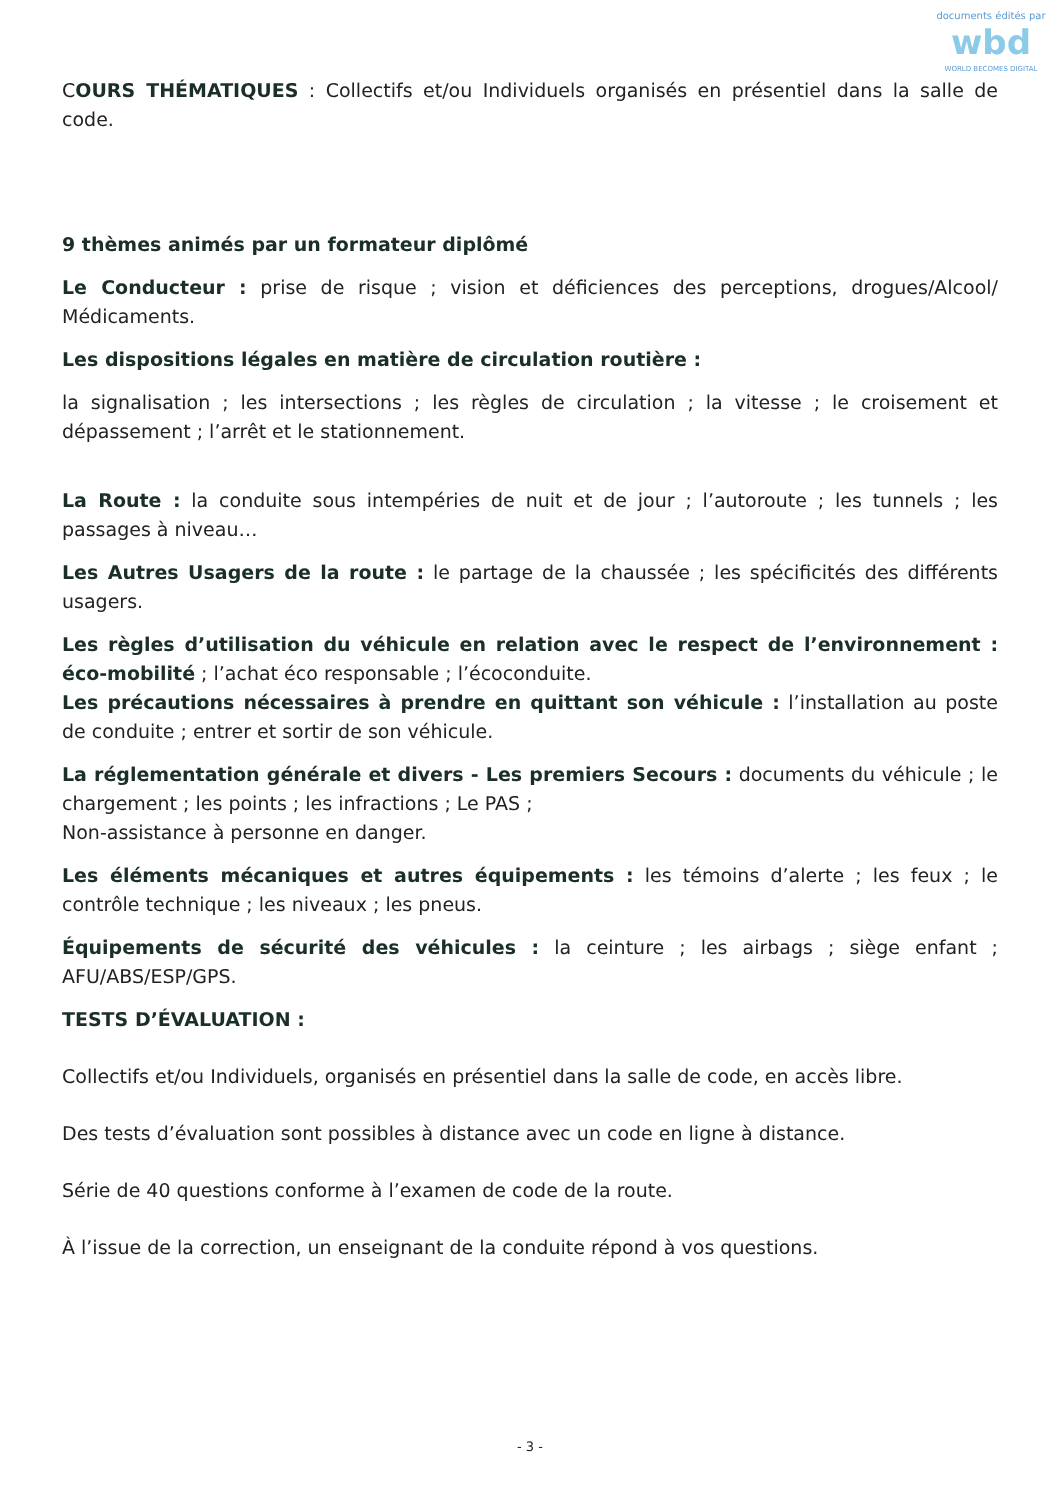documents édités par
wbd
WORLD BECOMES DIGITAL
COURS THÉMATIQUES : Collectifs et/ou Individuels organisés en présentiel dans la salle de code.
9 thèmes animés par un formateur diplômé
Le Conducteur : prise de risque ; vision et déficiences des perceptions, drogues/Alcool/ Médicaments.
Les dispositions légales en matière de circulation routière :
la signalisation ; les intersections ; les règles de circulation ; la vitesse ; le croisement et dépassement ; l’arrêt et le stationnement.
La Route : la conduite sous intempéries de nuit et de jour ; l’autoroute ; les tunnels ; les passages à niveau…
Les Autres Usagers de la route : le partage de la chaussée ; les spécificités des différents usagers.
Les règles d’utilisation du véhicule en relation avec le respect de l’environnement : éco-mobilité ; l’achat éco responsable ; l’écoconduite.
Les précautions nécessaires à prendre en quittant son véhicule : l’installation au poste de conduite ; entrer et sortir de son véhicule.
La réglementation générale et divers - Les premiers Secours : documents du véhicule ; le chargement ; les points ; les infractions ; Le PAS ;
Non-assistance à personne en danger.
Les éléments mécaniques et autres équipements : les témoins d’alerte ; les feux ; le contrôle technique ; les niveaux ; les pneus.
Équipements de sécurité des véhicules : la ceinture ; les airbags ; siège enfant ; AFU/ABS/ESP/GPS.
TESTS D’ÉVALUATION :
Collectifs et/ou Individuels, organisés en présentiel dans la salle de code, en accès libre.
Des tests d’évaluation sont possibles à distance avec un code en ligne à distance.
Série de 40 questions conforme à l’examen de code de la route.
À l’issue de la correction, un enseignant de la conduite répond à vos questions.
- 3 -